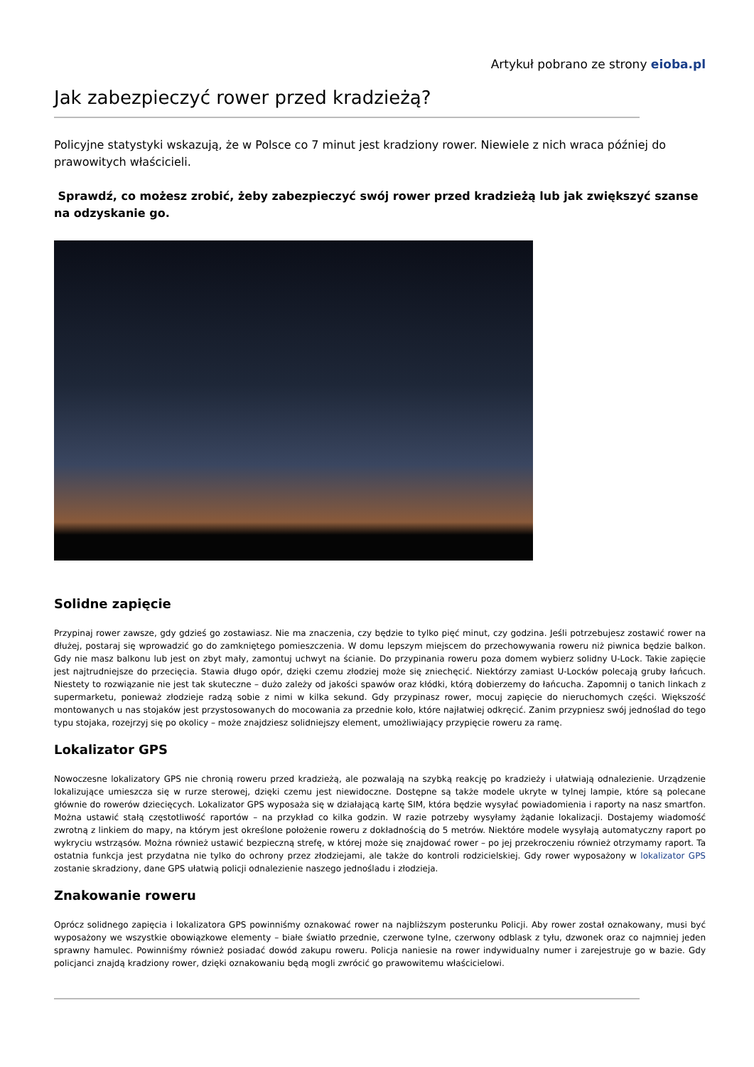Artykuł pobrano ze strony eioba.pl
Jak zabezpieczyć rower przed kradzieżą?
Policyjne statystyki wskazują, że w Polsce co 7 minut jest kradziony rower. Niewiele z nich wraca później do prawowitych właścicieli.
Sprawdź, co możesz zrobić, żeby zabezpieczyć swój rower przed kradzieżą lub jak zwiększyć szanse na odzyskanie go.
Solidne zapięcie
Przypinaj rower zawsze, gdy gdzieś go zostawiasz. Nie ma znaczenia, czy będzie to tylko pięć minut, czy godzina. Jeśli potrzebujesz zostawić rower na dłużej, postaraj się wprowadzić go do zamkniętego pomieszczenia. W domu lepszym miejscem do przechowywania roweru niż piwnica będzie balkon. Gdy nie masz balkonu lub jest on zbyt mały, zamontuj uchwyt na ścianie. Do przypinania roweru poza domem wybierz solidny U-Lock. Takie zapięcie jest najtrudniejsze do przecięcia. Stawia długo opór, dzięki czemu złodziej może się zniechęcić. Niektórzy zamiast U-Locków polecają gruby łańcuch. Niestety to rozwiązanie nie jest tak skuteczne – dużo zależy od jakości spawów oraz kłódki, którą dobierzemy do łańcucha. Zapomnij o tanich linkach z supermarketu, ponieważ złodzieje radzą sobie z nimi w kilka sekund. Gdy przypinasz rower, mocuj zapięcie do nieruchomych części. Większość montowanych u nas stojaków jest przystosowanych do mocowania za przednie koło, które najłatwiej odkręcić. Zanim przypniesz swój jednoślad do tego typu stojaka, rozejrzyj się po okolicy – może znajdziesz solidniejszy element, umożliwiający przypięcie roweru za ramę.
Lokalizator GPS
Nowoczesne lokalizatory GPS nie chronią roweru przed kradzieżą, ale pozwalają na szybką reakcję po kradzieży i ułatwiają odnalezienie. Urządzenie lokalizujące umieszcza się w rurze sterowej, dzięki czemu jest niewidoczne. Dostępne są także modele ukryte w tylnej lampie, które są polecane głównie do rowerów dziecięcych. Lokalizator GPS wyposaża się w działającą kartę SIM, która będzie wysyłać powiadomienia i raporty na nasz smartfon. Można ustawić stałą częstotliwość raportów – na przykład co kilka godzin. W razie potrzeby wysyłamy żądanie lokalizacji. Dostajemy wiadomość zwrotną z linkiem do mapy, na którym jest określone położenie roweru z dokładnością do 5 metrów. Niektóre modele wysyłają automatyczny raport po wykryciu wstrząsów. Można również ustawić bezpieczną strefę, w której może się znajdować rower – po jej przekroczeniu również otrzymamy raport. Ta ostatnia funkcja jest przydatna nie tylko do ochrony przez złodziejami, ale także do kontroli rodzicielskiej. Gdy rower wyposażony w lokalizator GPS zostanie skradziony, dane GPS ułatwią policji odnalezienie naszego jednośladu i złodzieja.
Znakowanie roweru
Oprócz solidnego zapięcia i lokalizatora GPS powinniśmy oznakować rower na najbliższym posterunku Policji. Aby rower został oznakowany, musi być wyposażony we wszystkie obowiązkowe elementy – białe światło przednie, czerwone tylne, czerwony odblask z tyłu, dzwonek oraz co najmniej jeden sprawny hamulec. Powinniśmy również posiadać dowód zakupu roweru. Policja naniesie na rower indywidualny numer i zarejestruje go w bazie. Gdy policjanci znajdą kradziony rower, dzięki oznakowaniu będą mogli zwrócić go prawowitemu właścicielowi.